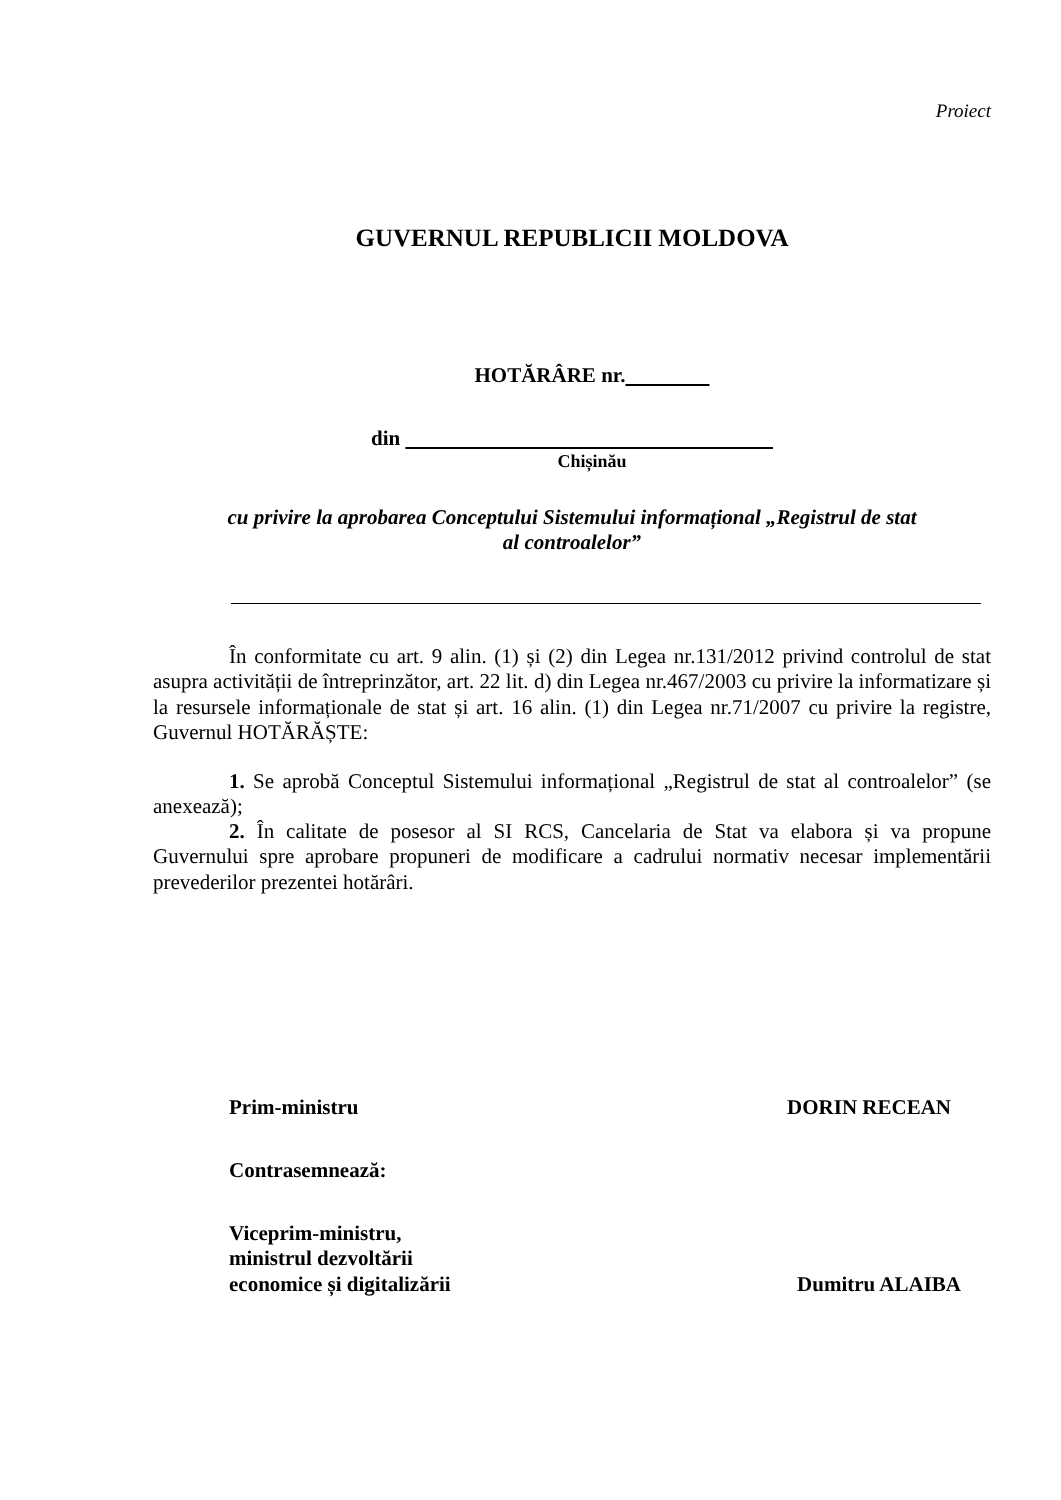Proiect
GUVERNUL REPUBLICII MOLDOVA
HOTĂRÂRE nr.
din
Chișinău
cu privire la aprobarea Conceptului Sistemului informațional „Registrul de stat
al controalelor”
În conformitate cu art. 9 alin. (1) și (2) din Legea nr.131/2012 privind controlul de stat asupra activității de întreprinzător, art. 22 lit. d) din Legea nr.467/2003 cu privire la informatizare și la resursele informaționale de stat și art. 16 alin. (1) din Legea nr.71/2007 cu privire la registre, Guvernul HOTĂRĂȘTE:
1. Se aprobă Conceptul Sistemului informațional „Registrul de stat al controalelor” (se anexează);
2. În calitate de posesor al SI RCS, Cancelaria de Stat va elabora și va propune Guvernului spre aprobare propuneri de modificare a cadrului normativ necesar implementării prevederilor prezentei hotărâri.
Prim-ministru DORIN RECEAN
Contrasemnează:
Viceprim-ministru,
ministrul dezvoltării
economice și digitalizării Dumitru ALAIBA